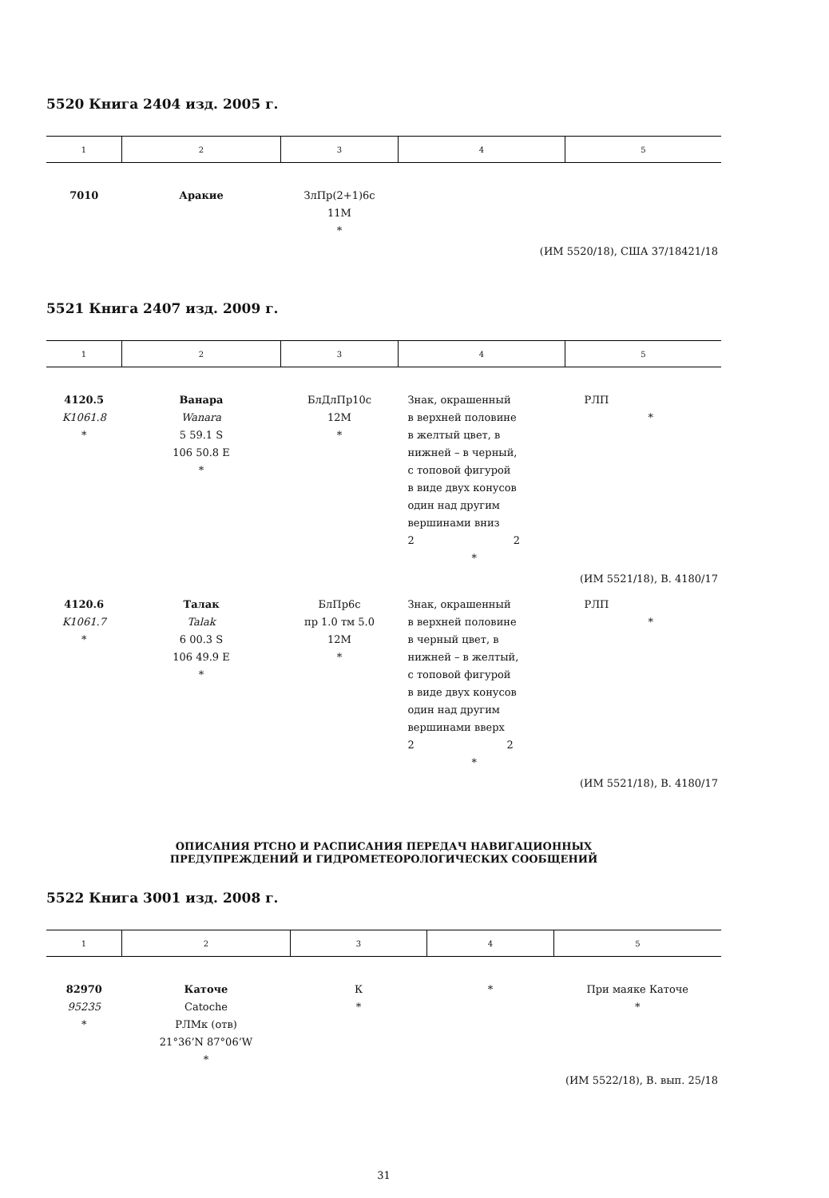5520 Книга 2404 изд. 2005 г.
| 1 | 2 | 3 | 4 | 5 |
| --- | --- | --- | --- | --- |
| 7010 | Аракие | ЗлПр(2+1)6с 11М * | | |
| (ИМ 5520/18), США 37/18421/18 | | | | |
5521 Книга 2407 изд. 2009 г.
| 1 | 2 | 3 | 4 | 5 |
| --- | --- | --- | --- | --- |
| 4120.5 K1061.8 * | Ванара Wanara 5 59.1 S 106 50.8 E * | БлДлПр10с 12М * | Знак, окрашенный в верхней половине в желтый цвет, в нижней – в черный, с топовой фигурой в виде двух конусов один над другим вершинами вниз 2 2 * | РЛП * |
| (ИМ 5521/18), В. 4180/17 | | | | |
| 4120.6 K1061.7 * | Талак Talak 6 00.3 S 106 49.9 E * | БлПр6с пр 1.0 тм 5.0 12М * | Знак, окрашенный в верхней половине в черный цвет, в нижней – в желтый, с топовой фигурой в виде двух конусов один над другим вершинами вверх 2 2 * | РЛП * |
| (ИМ 5521/18), В. 4180/17 | | | | |
ОПИСАНИЯ РТСНО И РАСПИСАНИЯ ПЕРЕДАЧ НАВИГАЦИОННЫХ
ПРЕДУПРЕЖДЕНИЙ И ГИДРОМЕТЕОРОЛОГИЧЕСКИХ СООБЩЕНИЙ
5522 Книга 3001 изд. 2008 г.
| 1 | 2 | 3 | 4 | 5 |
| --- | --- | --- | --- | --- |
| 82970 95235 * | Каточе Catoche РЛМк (отв) 21°36’N 87°06’W * | К * | * | При маяке Каточе * |
| (ИМ 5522/18), В. вып. 25/18 | | | | |
31